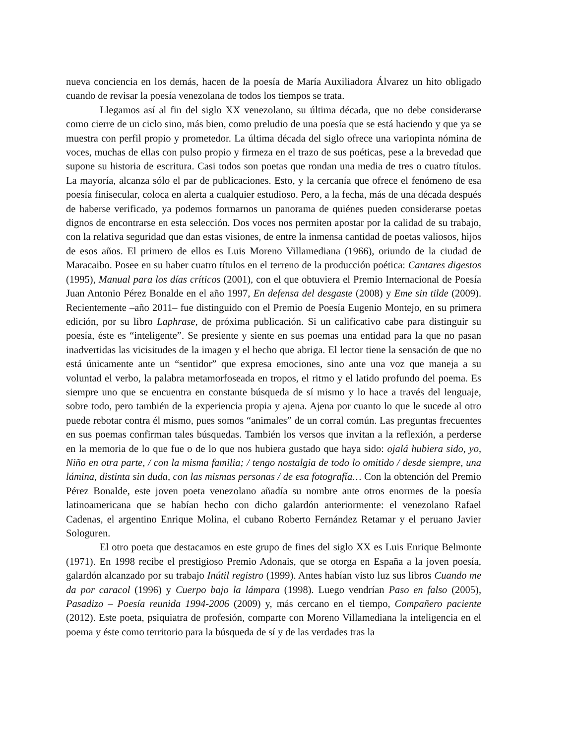nueva conciencia en los demás, hacen de la poesía de María Auxiliadora Álvarez un hito obligado cuando de revisar la poesía venezolana de todos los tiempos se trata.
Llegamos así al fin del siglo XX venezolano, su última década, que no debe considerarse como cierre de un ciclo sino, más bien, como preludio de una poesía que se está haciendo y que ya se muestra con perfil propio y prometedor. La última década del siglo ofrece una variopinta nómina de voces, muchas de ellas con pulso propio y firmeza en el trazo de sus poéticas, pese a la brevedad que supone su historia de escritura. Casi todos son poetas que rondan una media de tres o cuatro títulos. La mayoría, alcanza sólo el par de publicaciones. Esto, y la cercanía que ofrece el fenómeno de esa poesía finisecular, coloca en alerta a cualquier estudioso. Pero, a la fecha, más de una década después de haberse verificado, ya podemos formarnos un panorama de quiénes pueden considerarse poetas dignos de encontrarse en esta selección. Dos voces nos permiten apostar por la calidad de su trabajo, con la relativa seguridad que dan estas visiones, de entre la inmensa cantidad de poetas valiosos, hijos de esos años. El primero de ellos es Luis Moreno Villamediana (1966), oriundo de la ciudad de Maracaibo. Posee en su haber cuatro títulos en el terreno de la producción poética: Cantares digestos (1995), Manual para los días críticos (2001), con el que obtuviera el Premio Internacional de Poesía Juan Antonio Pérez Bonalde en el año 1997, En defensa del desgaste (2008) y Eme sin tilde (2009). Recientemente –año 2011– fue distinguido con el Premio de Poesía Eugenio Montejo, en su primera edición, por su libro Laphrase, de próxima publicación. Si un calificativo cabe para distinguir su poesía, éste es “inteligente”. Se presiente y siente en sus poemas una entidad para la que no pasan inadvertidas las vicisitudes de la imagen y el hecho que abriga. El lector tiene la sensación de que no está únicamente ante un “sentidor” que expresa emociones, sino ante una voz que maneja a su voluntad el verbo, la palabra metamorfoseada en tropos, el ritmo y el latido profundo del poema. Es siempre uno que se encuentra en constante búsqueda de sí mismo y lo hace a través del lenguaje, sobre todo, pero también de la experiencia propia y ajena. Ajena por cuanto lo que le sucede al otro puede rebotar contra él mismo, pues somos “animales” de un corral común. Las preguntas frecuentes en sus poemas confirman tales búsquedas. También los versos que invitan a la reflexión, a perderse en la memoria de lo que fue o de lo que nos hubiera gustado que haya sido: ojalá hubiera sido, yo, Niño en otra parte, / con la misma familia; / tengo nostalgia de todo lo omitido / desde siempre, una lámina, distinta sin duda, con las mismas personas / de esa fotografía… Con la obtención del Premio Pérez Bonalde, este joven poeta venezolano añadía su nombre ante otros enormes de la poesía latinoamericana que se habían hecho con dicho galardón anteriormente: el venezolano Rafael Cadenas, el argentino Enrique Molina, el cubano Roberto Fernández Retamar y el peruano Javier Sologuren.
El otro poeta que destacamos en este grupo de fines del siglo XX es Luis Enrique Belmonte (1971). En 1998 recibe el prestigioso Premio Adonais, que se otorga en España a la joven poesía, galardón alcanzado por su trabajo Inútil registro (1999). Antes habían visto luz sus libros Cuando me da por caracol (1996) y Cuerpo bajo la lámpara (1998). Luego vendrían Paso en falso (2005), Pasadizo – Poesía reunida 1994-2006 (2009) y, más cercano en el tiempo, Compañero paciente (2012). Este poeta, psiquiatra de profesión, comparte con Moreno Villamediana la inteligencia en el poema y éste como territorio para la búsqueda de sí y de las verdades tras la